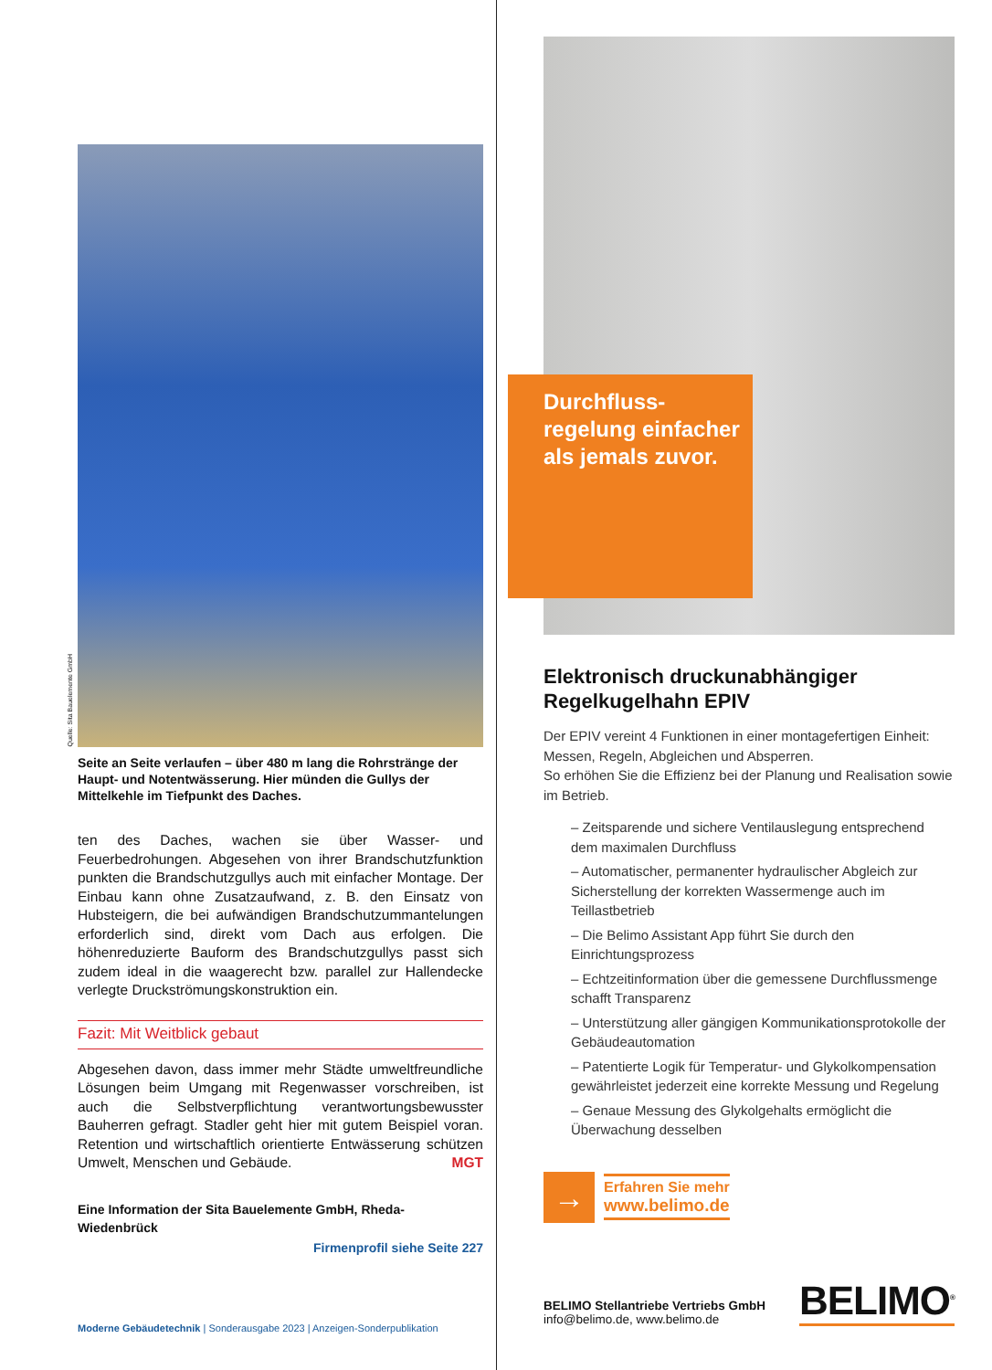Quelle: Sita Bauelemente GmbH
Seite an Seite verlaufen – über 480 m lang die Rohrstränge der Haupt- und Notentwässerung. Hier münden die Gullys der Mittelkehle im Tiefpunkt des Daches.
ten des Daches, wachen sie über Wasser- und Feuerbedrohungen. Abgesehen von ihrer Brandschutzfunktion punkten die Brandschutzgullys auch mit einfacher Montage. Der Einbau kann ohne Zusatzaufwand, z. B. den Einsatz von Hubsteigern, die bei aufwändigen Brandschutzummantelungen erforderlich sind, direkt vom Dach aus erfolgen. Die höhenreduzierte Bauform des Brandschutzgullys passt sich zudem ideal in die waagerecht bzw. parallel zur Hallendecke verlegte Druckströmungskonstruktion ein.
Fazit: Mit Weitblick gebaut
Abgesehen davon, dass immer mehr Städte umweltfreundliche Lösungen beim Umgang mit Regenwasser vorschreiben, ist auch die Selbstverpflichtung verantwortungsbewusster Bauherren gefragt. Stadler geht hier mit gutem Beispiel voran. Retention und wirtschaftlich orientierte Entwässerung schützen Umwelt, Menschen und Gebäude. MGT
Eine Information der Sita Bauelemente GmbH, Rheda-Wiedenbrück
Firmenprofil siehe Seite 227
Moderne Gebäudetechnik | Sonderausgabe 2023 | Anzeigen-Sonderpublikation
Durchfluss-
regelung einfacher
als jemals zuvor.
Elektronisch druckunabhängiger Regelkugelhahn EPIV
Der EPIV vereint 4 Funktionen in einer montagefertigen Einheit: Messen, Regeln, Abgleichen und Absperren.
So erhöhen Sie die Effizienz bei der Planung und Realisation sowie im Betrieb.
– Zeitsparende und sichere Ventilauslegung entsprechend dem maximalen Durchfluss
– Automatischer, permanenter hydraulischer Abgleich zur Sicherstellung der korrekten Wassermenge auch im Teillastbetrieb
– Die Belimo Assistant App führt Sie durch den Einrichtungsprozess
– Echtzeitinformation über die gemessene Durchflussmenge schafft Transparenz
– Unterstützung aller gängigen Kommunikationsprotokolle der Gebäudeautomation
– Patentierte Logik für Temperatur- und Glykolkompensation gewährleistet jederzeit eine korrekte Messung und Regelung
– Genaue Messung des Glykolgehalts ermöglicht die Überwachung desselben
→
Erfahren Sie mehr
www.belimo.de
BELIMO Stellantriebe Vertriebs GmbH
info@belimo.de, www.belimo.de
BELIMO<sup>®</sup>